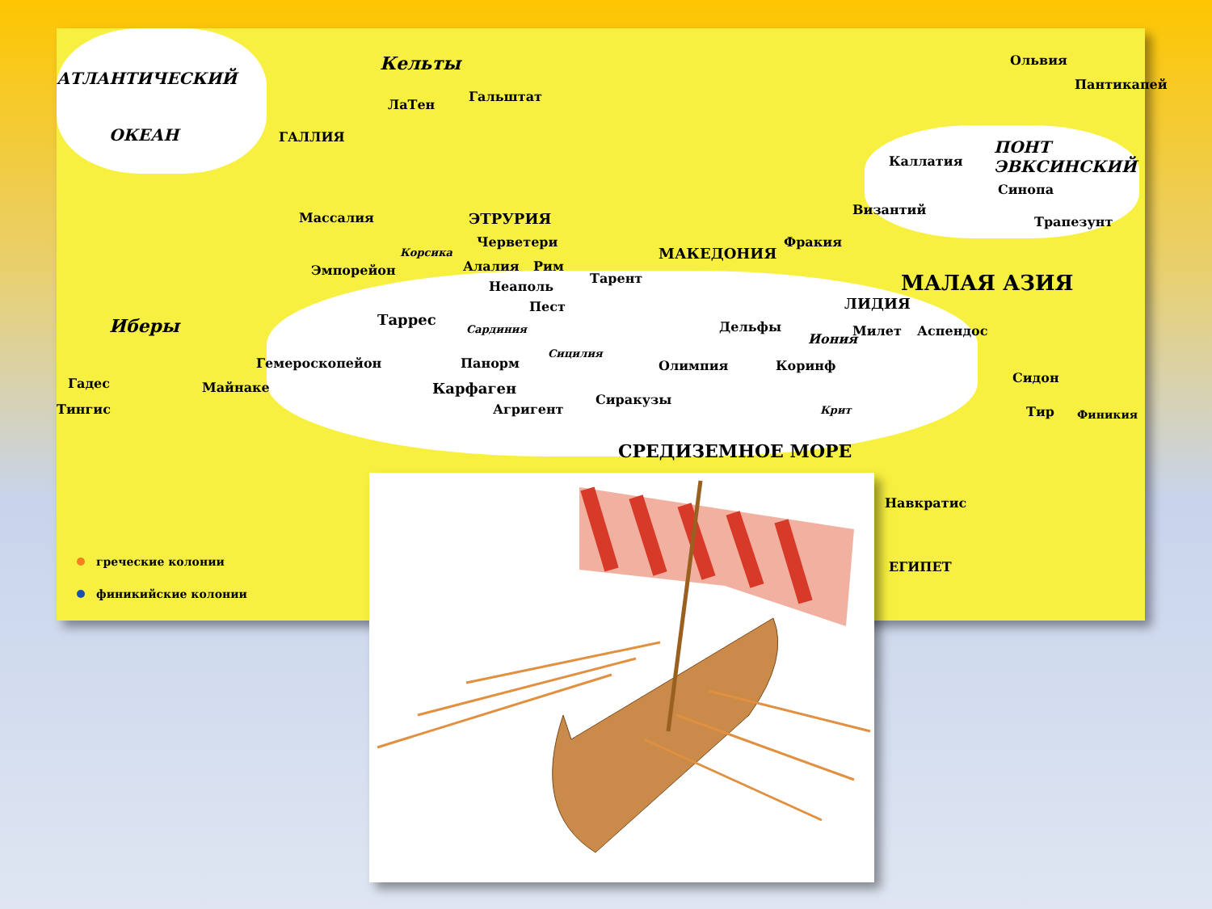АТЛАНТИЧЕСКИЙ
ОКЕАН
Кельты
ГАЛЛИЯ
Гальштат
ЛаТен
Ольвия
Пантикапей
Каллатия
ПОНТ ЭВКСИНСКИЙ
Синопа
Византий
Трапезунт
Массалия ЭТРУРИЯ
Черветери
Корсика
Алалия Рим
Эмпорейон
Неаполь
Тарент
МАКЕДОНИЯ
Фракия
МАЛАЯ АЗИЯ
ЛИДИЯ
Пест
Дельфы
Иония
Милет Аспендос
Иберы Таррес
Сардиния
Сицилия
Гемероскопейон Панорм Олимпия Коринф
Гадес Майнаке Карфаген
Сиракузы
Сидон
Тингис Агригент Крит Тир Финикия
СРЕДИЗЕМНОЕ МОРЕ
Навкратис
ЕГИПЕТ
греческие колонии
финикийские колонии